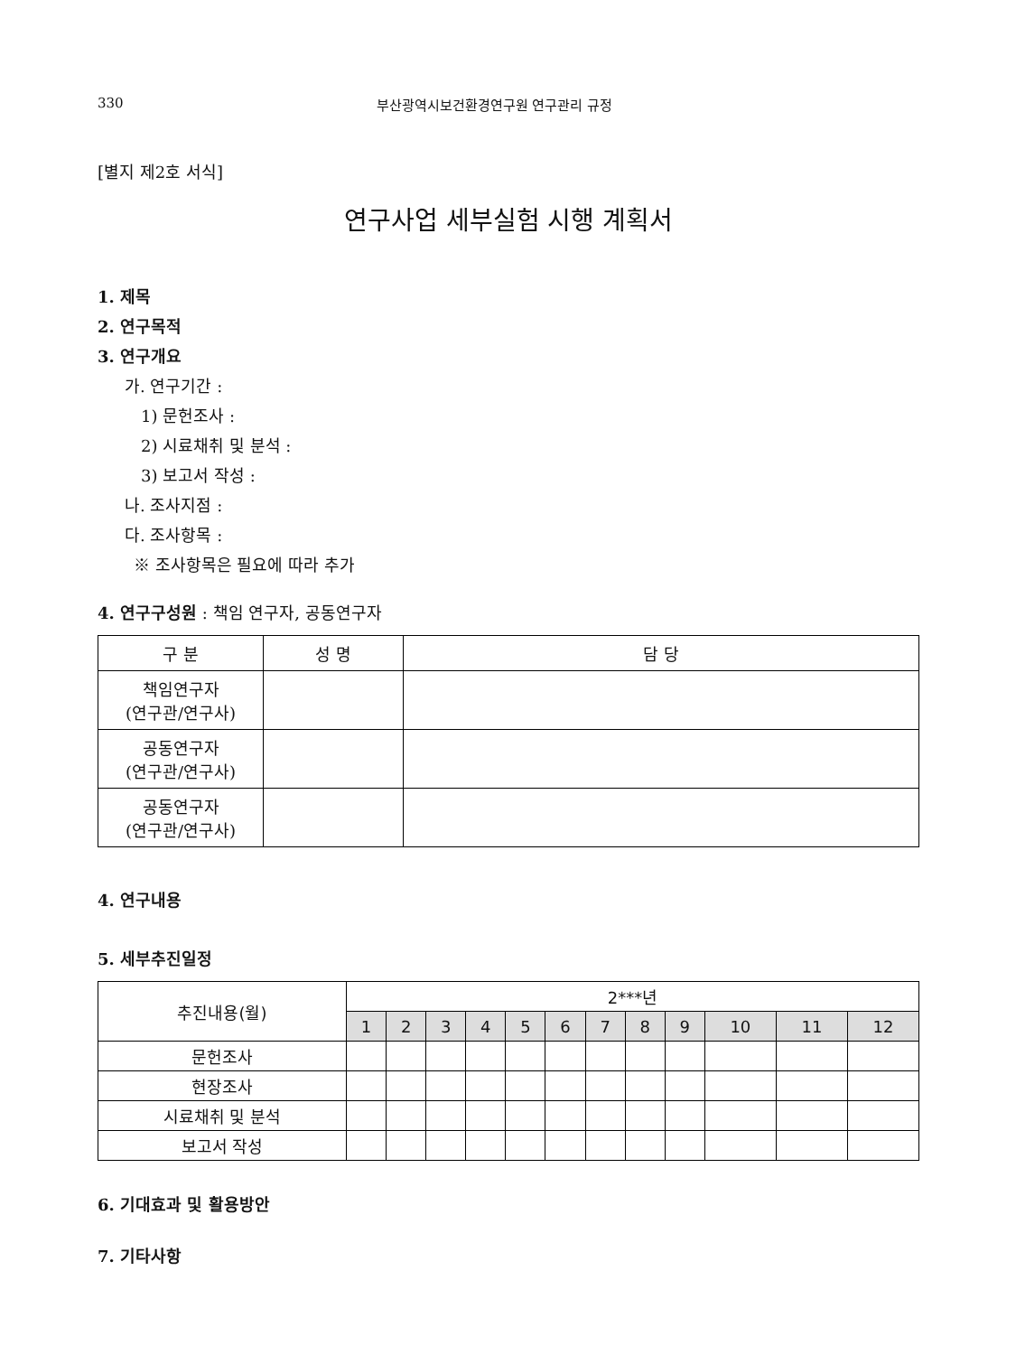330 부산광역시보건환경연구원 연구관리 규정
[별지 제2호 서식]
연구사업 세부실험 시행 계획서
1. 제목
2. 연구목적
3. 연구개요
가. 연구기간 :
1) 문헌조사 :
2) 시료채취 및 분석 :
3) 보고서 작성 :
나. 조사지점 :
다. 조사항목 :
※ 조사항목은 필요에 따라 추가
4. 연구구성원 : 책임 연구자, 공동연구자
| 구 분 | 성 명 | 담 당 |
| --- | --- | --- |
| 책임연구자 (연구관/연구사) | | |
| 공동연구자 (연구관/연구사) | | |
| 공동연구자 (연구관/연구사) | | |
4. 연구내용
5. 세부추진일정
| 추진내용(월) | 2***년 | | | | | | | | | | | |
| --- | --- | --- | --- | --- | --- | --- | --- | --- | --- | --- | --- | --- |
| | 1 | 2 | 3 | 4 | 5 | 6 | 7 | 8 | 9 | 10 | 11 | 12 |
| 문헌조사 | | | | | | | | | | | | |
| 현장조사 | | | | | | | | | | | | |
| 시료채취 및 분석 | | | | | | | | | | | | |
| 보고서 작성 | | | | | | | | | | | | |
6. 기대효과 및 활용방안
7. 기타사항